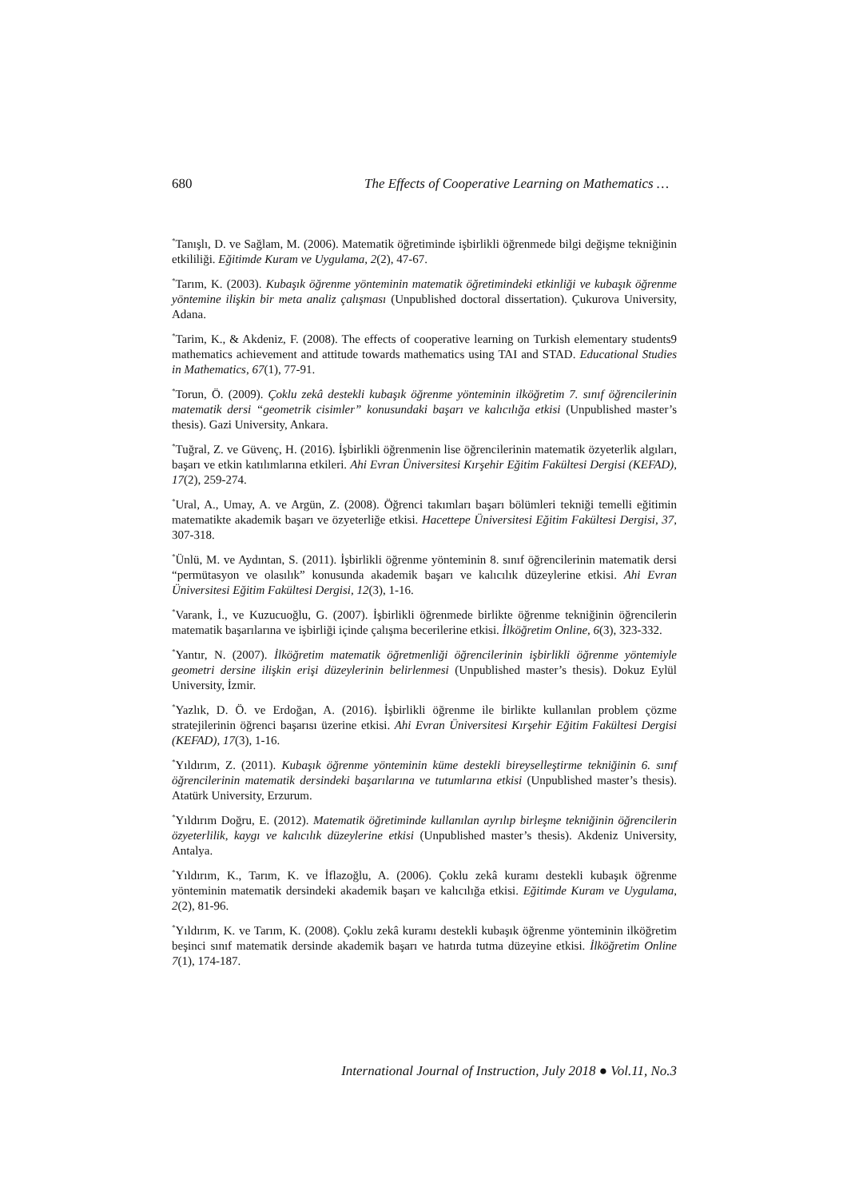680 The Effects of Cooperative Learning on Mathematics …
<sup>*</sup> Tanışlı, D. ve Sağlam, M. (2006). Matematik öğretiminde işbirlikli öğrenmede bilgi değişme tekniğinin etkililiği. Eğitimde Kuram ve Uygulama, 2(2), 47-67.
<sup>*</sup> Tarım, K. (2003). Kubaşık öğrenme yönteminin matematik öğretimindeki etkinliği ve kubaşık öğrenme yöntemine ilişkin bir meta analiz çalışması (Unpublished doctoral dissertation). Çukurova University, Adana.
<sup>*</sup> Tarim, K., & Akdeniz, F. (2008). The effects of cooperative learning on Turkish elementary students9 mathematics achievement and attitude towards mathematics using TAI and STAD. Educational Studies in Mathematics, 67(1), 77-91.
<sup>*</sup> Torun, Ö. (2009). Çoklu zekâ destekli kubaşık öğrenme yönteminin ilköğretim 7. sınıf öğrencilerinin matematik dersi “geometrik cisimler” konusundaki başarı ve kalıcılığa etkisi (Unpublished master’s thesis). Gazi University, Ankara.
<sup>*</sup> Tuğral, Z. ve Güvenç, H. (2016). İşbirlikli öğrenmenin lise öğrencilerinin matematik özyeterlik algıları, başarı ve etkin katılımlarına etkileri. Ahi Evran Üniversitesi Kırşehir Eğitim Fakültesi Dergisi (KEFAD), 17(2), 259-274.
<sup>*</sup> Ural, A., Umay, A. ve Argün, Z. (2008). Öğrenci takımları başarı bölümleri tekniği temelli eğitimin matematikte akademik başarı ve özyeterliğe etkisi. Hacettepe Üniversitesi Eğitim Fakültesi Dergisi, 37, 307-318.
<sup>*</sup> Ünlü, M. ve Aydıntan, S. (2011). İşbirlikli öğrenme yönteminin 8. sınıf öğrencilerinin matematik dersi “permütasyon ve olasılık” konusunda akademik başarı ve kalıcılık düzeylerine etkisi. Ahi Evran Üniversitesi Eğitim Fakültesi Dergisi, 12(3), 1-16.
<sup>*</sup> Varank, İ., ve Kuzucuoğlu, G. (2007). İşbirlikli öğrenmede birlikte öğrenme tekniğinin öğrencilerin matematik başarılarına ve işbirliği içinde çalışma becerilerine etkisi. İlköğretim Online, 6(3), 323-332.
<sup>*</sup> Yantır, N. (2007). İlköğretim matematik öğretmenliği öğrencilerinin işbirlikli öğrenme yöntemiyle geometri dersine ilişkin erişi düzeylerinin belirlenmesi (Unpublished master’s thesis). Dokuz Eylül University, İzmir.
<sup>*</sup> Yazlık, D. Ö. ve Erdoğan, A. (2016). İşbirlikli öğrenme ile birlikte kullanılan problem çözme stratejilerinin öğrenci başarısı üzerine etkisi. Ahi Evran Üniversitesi Kırşehir Eğitim Fakültesi Dergisi (KEFAD), 17(3), 1-16.
<sup>*</sup> Yıldırım, Z. (2011). Kubaşık öğrenme yönteminin küme destekli bireyselleştirme tekniğinin 6. sınıf öğrencilerinin matematik dersindeki başarılarına ve tutumlarına etkisi (Unpublished master’s thesis). Atatürk University, Erzurum.
<sup>*</sup> Yıldırım Doğru, E. (2012). Matematik öğretiminde kullanılan ayrılıp birleşme tekniğinin öğrencilerin özyeterlilik, kaygı ve kalıcılık düzeylerine etkisi (Unpublished master’s thesis). Akdeniz University, Antalya.
<sup>*</sup> Yıldırım, K., Tarım, K. ve İflazoğlu, A. (2006). Çoklu zekâ kuramı destekli kubaşık öğrenme yönteminin matematik dersindeki akademik başarı ve kalıcılığa etkisi. Eğitimde Kuram ve Uygulama, 2(2), 81-96.
<sup>*</sup> Yıldırım, K. ve Tarım, K. (2008). Çoklu zekâ kuramı destekli kubaşık öğrenme yönteminin ilköğretim beşinci sınıf matematik dersinde akademik başarı ve hatırda tutma düzeyine etkisi. İlköğretim Online 7(1), 174-187.
International Journal of Instruction, July 2018 ● Vol.11, No.3